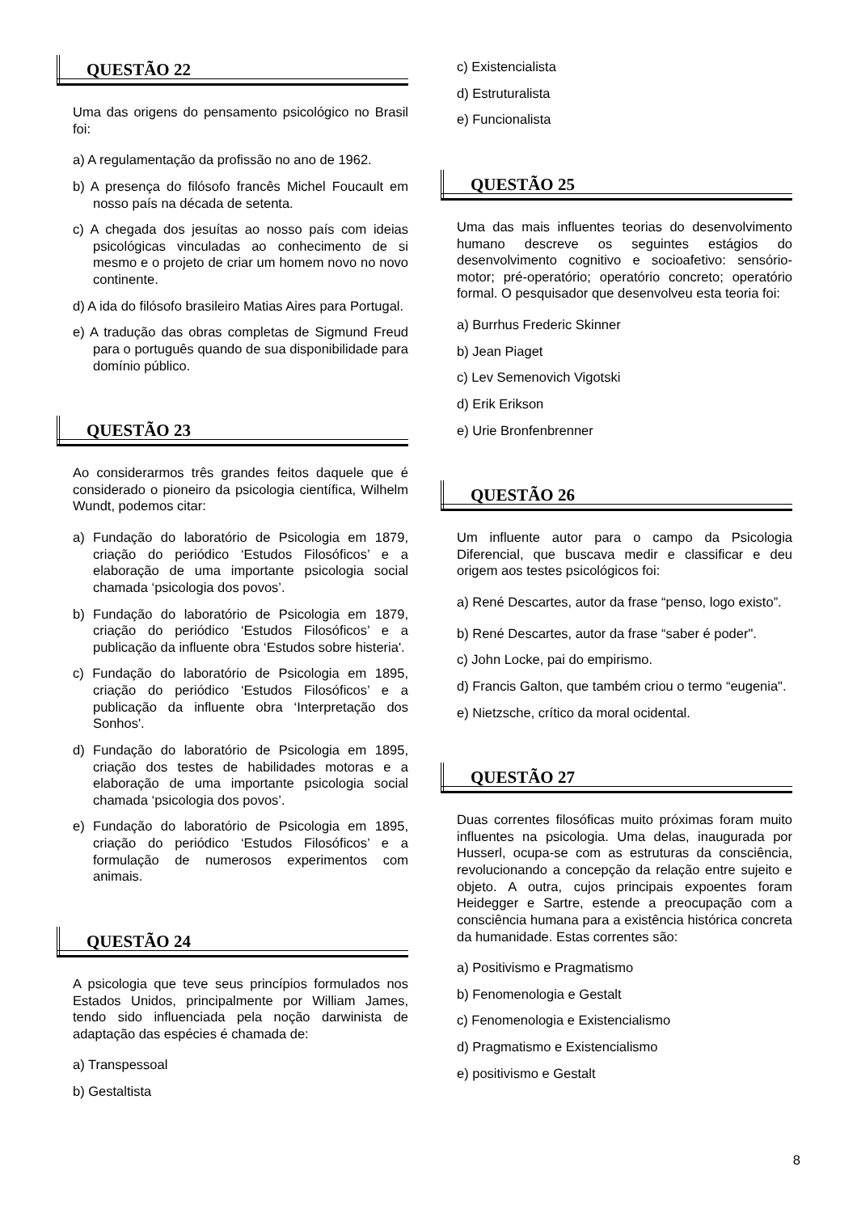QUESTÃO 22
Uma das origens do pensamento psicológico no Brasil foi:
a) A regulamentação da profissão no ano de 1962.
b) A presença do filósofo francês Michel Foucault em nosso país na década de setenta.
c) A chegada dos jesuítas ao nosso país com ideias psicológicas vinculadas ao conhecimento de si mesmo e o projeto de criar um homem novo no novo continente.
d) A ida do filósofo brasileiro Matias Aires para Portugal.
e) A tradução das obras completas de Sigmund Freud para o português quando de sua disponibilidade para domínio público.
QUESTÃO 23
Ao considerarmos três grandes feitos daquele que é considerado o pioneiro da psicologia científica, Wilhelm Wundt, podemos citar:
a) Fundação do laboratório de Psicologia em 1879, criação do periódico ‘Estudos Filosóficos’ e a elaboração de uma importante psicologia social chamada ‘psicologia dos povos’.
b) Fundação do laboratório de Psicologia em 1879, criação do periódico ‘Estudos Filosóficos’ e a publicação da influente obra ‘Estudos sobre histeria'.
c) Fundação do laboratório de Psicologia em 1895, criação do periódico ‘Estudos Filosóficos’ e a publicação da influente obra ‘Interpretação dos Sonhos'.
d) Fundação do laboratório de Psicologia em 1895, criação dos testes de habilidades motoras e a elaboração de uma importante psicologia social chamada ‘psicologia dos povos’.
e) Fundação do laboratório de Psicologia em 1895, criação do periódico ‘Estudos Filosóficos’ e a formulação de numerosos experimentos com animais.
QUESTÃO 24
A psicologia que teve seus princípios formulados nos Estados Unidos, principalmente por William James, tendo sido influenciada pela noção darwinista de adaptação das espécies é chamada de:
a) Transpessoal
b) Gestaltista
c) Existencialista
d) Estruturalista
e) Funcionalista
QUESTÃO 25
Uma das mais influentes teorias do desenvolvimento humano descreve os seguintes estágios do desenvolvimento cognitivo e socioafetivo: sensório-motor; pré-operatório; operatório concreto; operatório formal. O pesquisador que desenvolveu esta teoria foi:
a) Burrhus Frederic Skinner
b) Jean Piaget
c) Lev Semenovich Vigotski
d) Erik Erikson
e) Urie Bronfenbrenner
QUESTÃO 26
Um influente autor para o campo da Psicologia Diferencial, que buscava medir e classificar e deu origem aos testes psicológicos foi:
a) René Descartes, autor da frase “penso, logo existo”.
b) René Descartes, autor da frase “saber é poder".
c) John Locke, pai do empirismo.
d) Francis Galton, que também criou o termo “eugenia".
e) Nietzsche, crítico da moral ocidental.
QUESTÃO 27
Duas correntes filosóficas muito próximas foram muito influentes na psicologia. Uma delas, inaugurada por Husserl, ocupa-se com as estruturas da consciência, revolucionando a concepção da relação entre sujeito e objeto. A outra, cujos principais expoentes foram Heidegger e Sartre, estende a preocupação com a consciência humana para a existência histórica concreta da humanidade. Estas correntes são:
a) Positivismo e Pragmatismo
b) Fenomenologia e Gestalt
c) Fenomenologia e Existencialismo
d) Pragmatismo e Existencialismo
e) positivismo e Gestalt
8